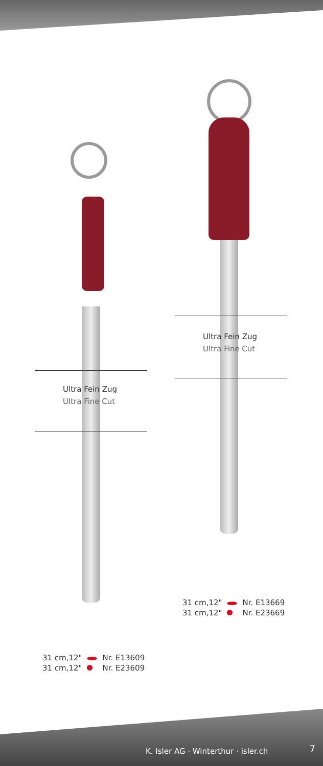Ultra Fein Zug
Ultra Fine Cut
Ultra Fein Zug
Ultra Fine Cut
| 31 cm,12" | | Nr. E13669 |
| 31 cm,12" | | Nr. E23669 |
| 31 cm,12" | | Nr. E13609 |
| 31 cm,12" | | Nr. E23609 |
K. Isler AG · Winterthur · isler.ch
7